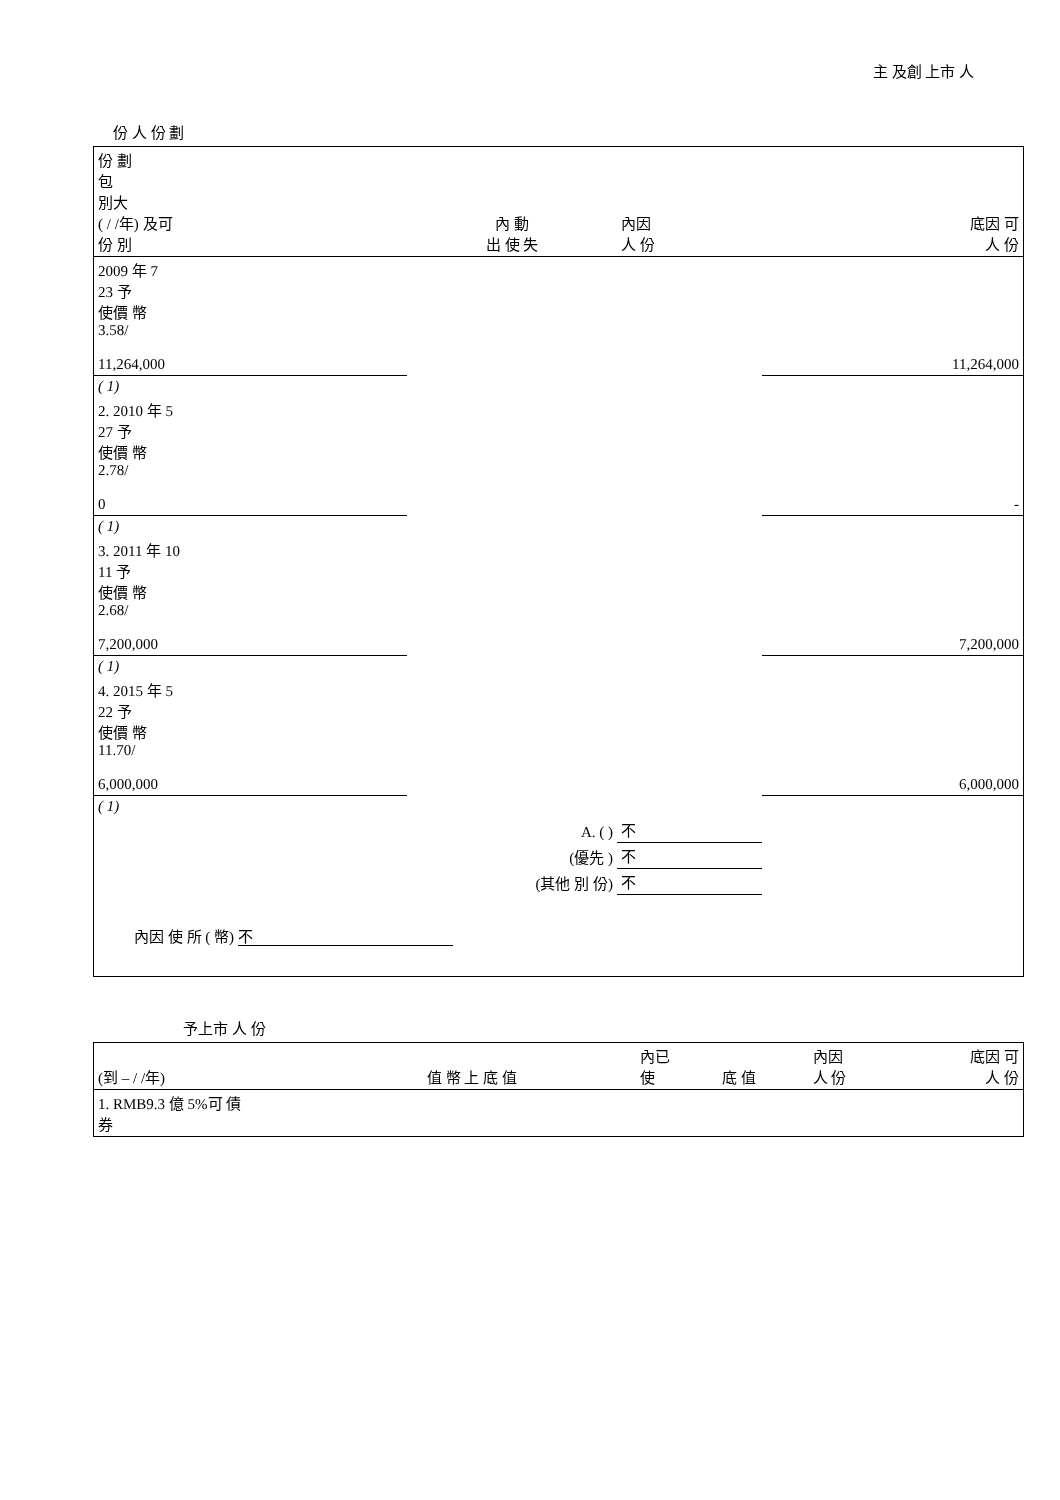主 及創 上市 人
份 人 份 劃
| 份 劃 包 別大 ( / /年) 及可 份 別 | 內 動 出 使 失 | | | | 內因 人 份 | 底因 可 人 份 |
| --- | --- | --- | --- | --- | --- | --- |
| 2009 年 7 23 予 使價 幣 3.58/ 11,264,000 | | | | | | 11,264,000 |
| ( 1) | | | | | | |
| 2. 2010 年 5 27 予 使價 幣 2.78/ 0 | | | | | | - |
| ( 1) | | | | | | |
| 3. 2011 年 10 11 予 使價 幣 2.68/ 7,200,000 | | | | | | 7,200,000 |
| ( 1) | | | | | | |
| 4. 2015 年 5 22 予 使價 幣 11.70/ 6,000,000 | | | | | | 6,000,000 |
| ( 1) | | | | | | |
| A. ( ) | | | | | 不 | |
| (優先 ) | | | | | 不 | |
| (其他 別 份) | | | | | 不 | |
| 內因 使 所 ( 幣) 不 | | | | | | |
予上市 人 份
| (到 – / /年) | 值 幣 上 底 值 | 內已 使 | 底 值 | 內因 人 份 | 底因 可 人 份 |
| --- | --- | --- | --- | --- | --- |
| 1. RMB9.3 億 5%可 債 券 | | | | | |